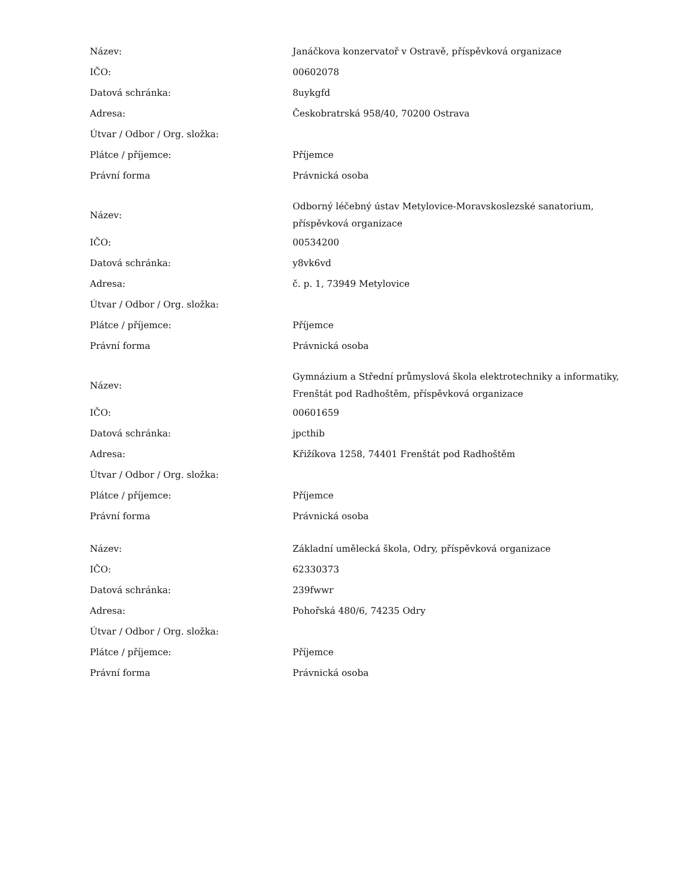| Název: | Janáčkova konzervatoř v Ostravě, příspěvková organizace |
| IČO: | 00602078 |
| Datová schránka: | 8uykgfd |
| Adresa: | Českobratrská 958/40, 70200 Ostrava |
| Útvar / Odbor / Org. složka: | |
| Plátce / příjemce: | Příjemce |
| Právní forma | Právnická osoba |
| Název: | Odborný léčebný ústav Metylovice-Moravskoslezské sanatorium, příspěvková organizace |
| IČO: | 00534200 |
| Datová schránka: | y8vk6vd |
| Adresa: | č. p. 1, 73949 Metylovice |
| Útvar / Odbor / Org. složka: | |
| Plátce / příjemce: | Příjemce |
| Právní forma | Právnická osoba |
| Název: | Gymnázium a Střední průmyslová škola elektrotechniky a informatiky, Frenštát pod Radhoštěm, příspěvková organizace |
| IČO: | 00601659 |
| Datová schránka: | jpcthib |
| Adresa: | Křižíkova 1258, 74401 Frenštát pod Radhoštěm |
| Útvar / Odbor / Org. složka: | |
| Plátce / příjemce: | Příjemce |
| Právní forma | Právnická osoba |
| Název: | Základní umělecká škola, Odry, příspěvková organizace |
| IČO: | 62330373 |
| Datová schránka: | 239fwwr |
| Adresa: | Pohořská 480/6, 74235 Odry |
| Útvar / Odbor / Org. složka: | |
| Plátce / příjemce: | Příjemce |
| Právní forma | Právnická osoba |